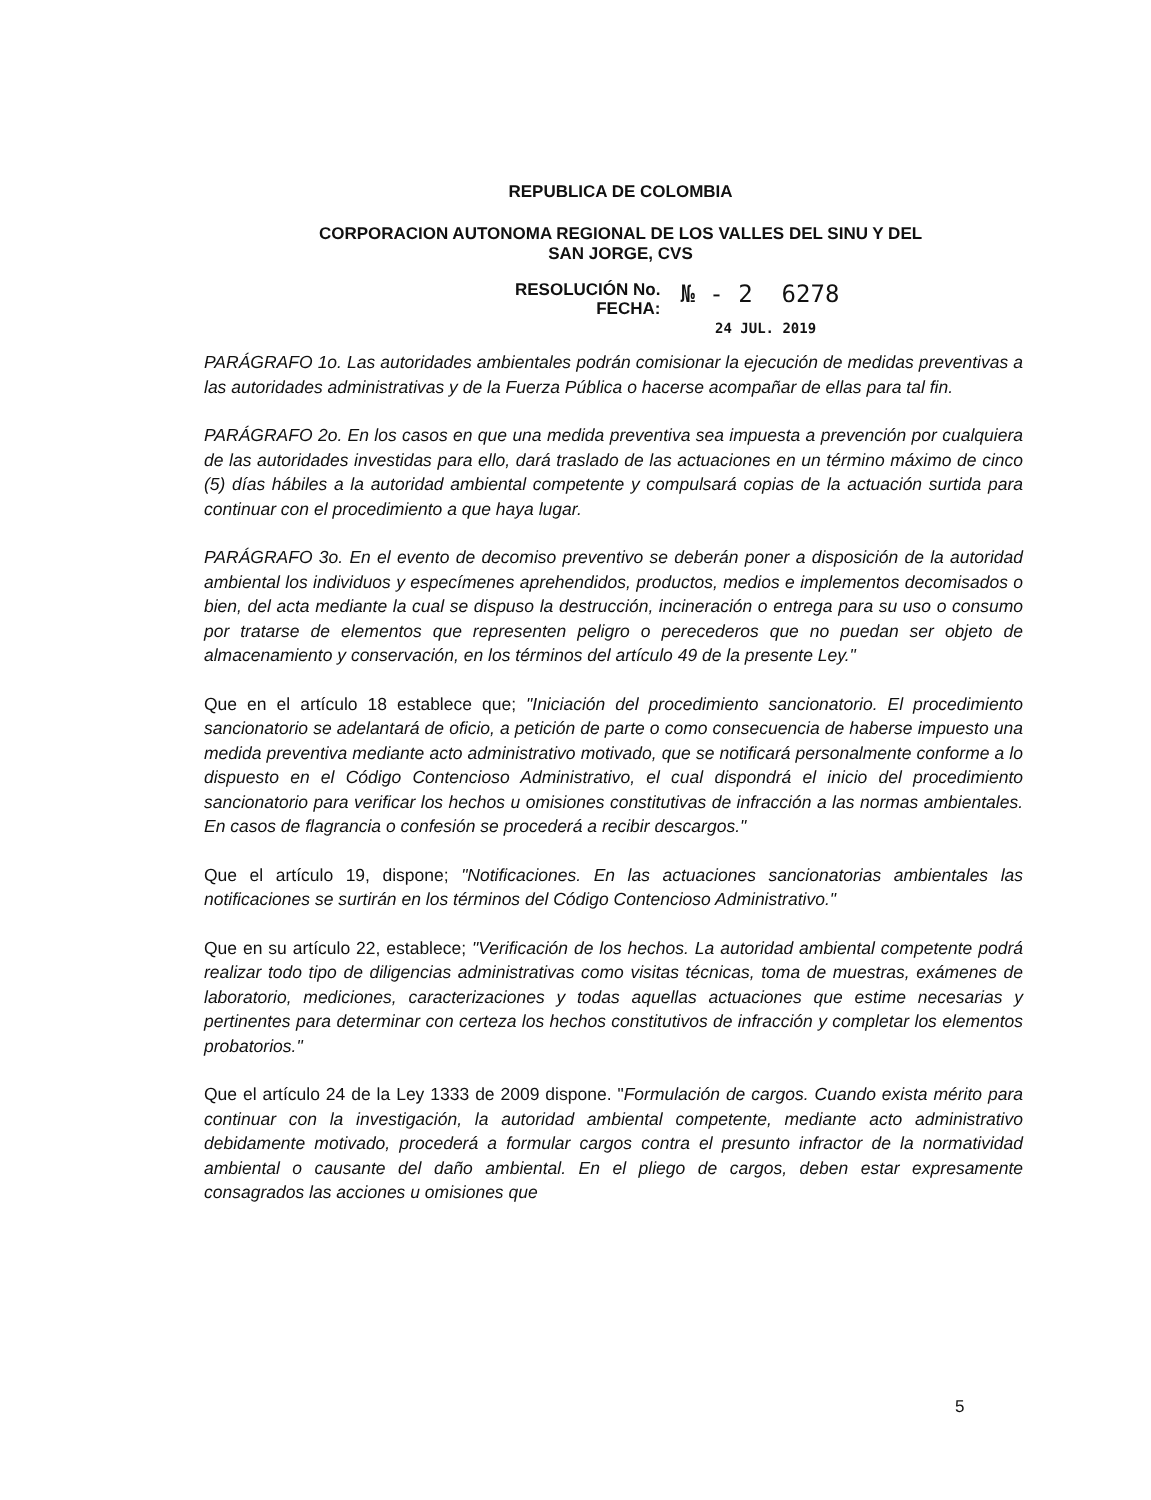REPUBLICA DE COLOMBIA
CORPORACION AUTONOMA REGIONAL DE LOS VALLES DEL SINU Y DEL
SAN JORGE, CVS
RESOLUCIÓN No.
FECHA:
№ - 2 6278
24 JUL. 2019
PARÁGRAFO 1o. Las autoridades ambientales podrán comisionar la ejecución de medidas preventivas a las autoridades administrativas y de la Fuerza Pública o hacerse acompañar de ellas para tal fin.
PARÁGRAFO 2o. En los casos en que una medida preventiva sea impuesta a prevención por cualquiera de las autoridades investidas para ello, dará traslado de las actuaciones en un término máximo de cinco (5) días hábiles a la autoridad ambiental competente y compulsará copias de la actuación surtida para continuar con el procedimiento a que haya lugar.
PARÁGRAFO 3o. En el evento de decomiso preventivo se deberán poner a disposición de la autoridad ambiental los individuos y especímenes aprehendidos, productos, medios e implementos decomisados o bien, del acta mediante la cual se dispuso la destrucción, incineración o entrega para su uso o consumo por tratarse de elementos que representen peligro o perecederos que no puedan ser objeto de almacenamiento y conservación, en los términos del artículo 49 de la presente Ley."
Que en el artículo 18 establece que; "Iniciación del procedimiento sancionatorio. El procedimiento sancionatorio se adelantará de oficio, a petición de parte o como consecuencia de haberse impuesto una medida preventiva mediante acto administrativo motivado, que se notificará personalmente conforme a lo dispuesto en el Código Contencioso Administrativo, el cual dispondrá el inicio del procedimiento sancionatorio para verificar los hechos u omisiones constitutivas de infracción a las normas ambientales. En casos de flagrancia o confesión se procederá a recibir descargos."
Que el artículo 19, dispone; "Notificaciones. En las actuaciones sancionatorias ambientales las notificaciones se surtirán en los términos del Código Contencioso Administrativo."
Que en su artículo 22, establece; "Verificación de los hechos. La autoridad ambiental competente podrá realizar todo tipo de diligencias administrativas como visitas técnicas, toma de muestras, exámenes de laboratorio, mediciones, caracterizaciones y todas aquellas actuaciones que estime necesarias y pertinentes para determinar con certeza los hechos constitutivos de infracción y completar los elementos probatorios."
Que el artículo 24 de la Ley 1333 de 2009 dispone. "Formulación de cargos. Cuando exista mérito para continuar con la investigación, la autoridad ambiental competente, mediante acto administrativo debidamente motivado, procederá a formular cargos contra el presunto infractor de la normatividad ambiental o causante del daño ambiental. En el pliego de cargos, deben estar expresamente consagrados las acciones u omisiones que
5